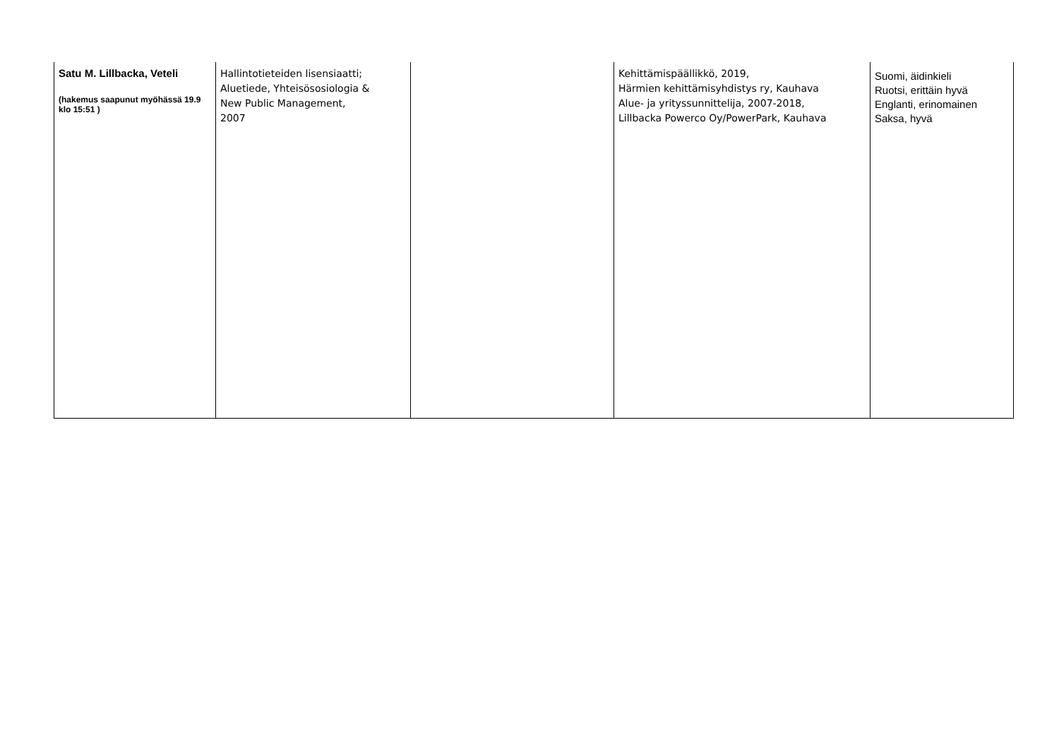| Satu M. Lillbacka, Veteli (hakemus saapunut myöhässä 19.9 klo 15:51 ) | Hallintotieteiden lisensiaatti; Aluetiede, Yhteisösosiologia & New Public Management, 2007 | | Kehittämispäällikkö, 2019, Härmien kehittämisyhdistys ry, Kauhava Alue- ja yrityssunnittelija, 2007-2018, Lillbacka Powerco Oy/PowerPark, Kauhava | Suomi, äidinkieli Ruotsi, erittäin hyvä Englanti, erinomainen Saksa, hyvä |